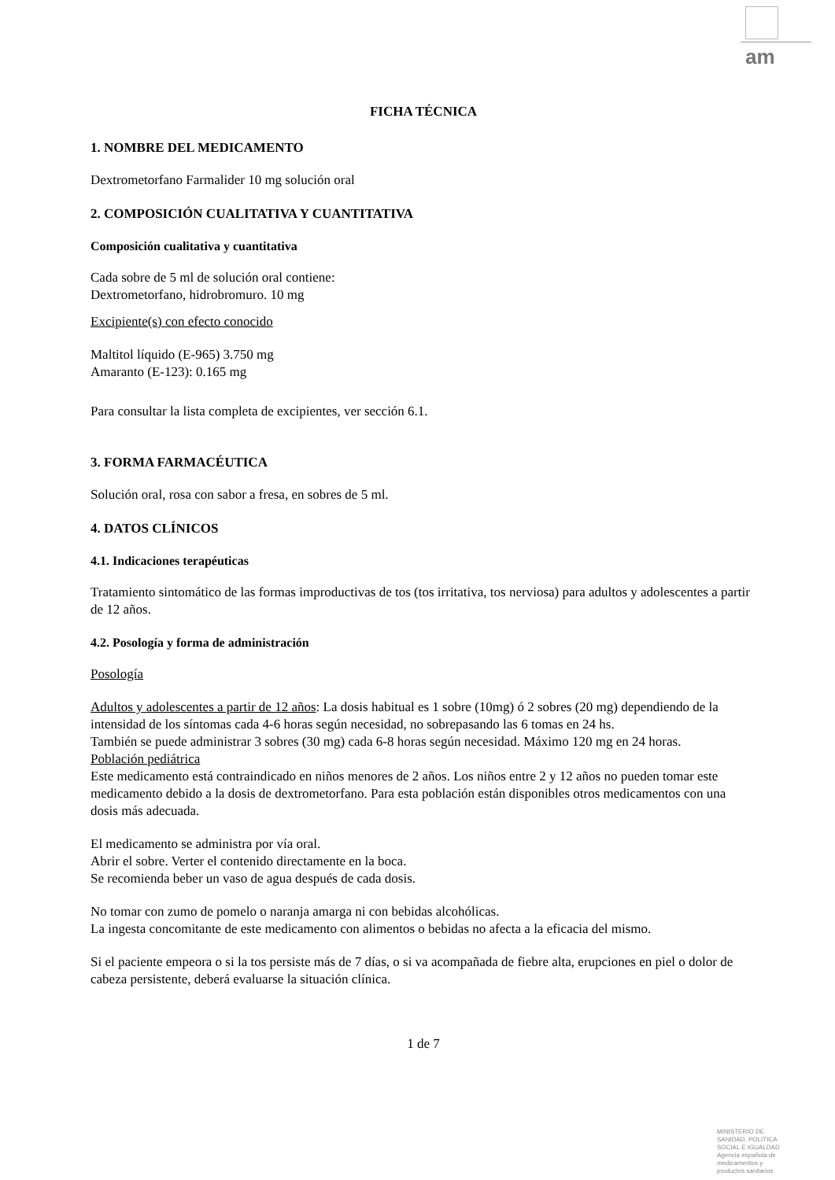am
FICHA TÉCNICA
1. NOMBRE DEL MEDICAMENTO
Dextrometorfano Farmalider 10 mg solución oral
2. COMPOSICIÓN CUALITATIVA Y CUANTITATIVA
Composición cualitativa y cuantitativa
Cada sobre de 5 ml de solución oral contiene:
Dextrometorfano, hidrobromuro. 10 mg
Excipiente(s) con efecto conocido
Maltitol líquido (E-965) 3.750 mg
Amaranto (E-123): 0.165 mg
Para consultar la lista completa de excipientes, ver sección 6.1.
3. FORMA FARMACÉUTICA
Solución oral, rosa con sabor a fresa, en sobres de 5 ml.
4. DATOS CLÍNICOS
4.1. Indicaciones terapéuticas
Tratamiento sintomático de las formas improductivas de tos (tos irritativa, tos nerviosa) para adultos y adolescentes a partir de 12 años.
4.2. Posología y forma de administración
Posología
Adultos y adolescentes a partir de 12 años: La dosis habitual es 1 sobre (10mg) ó 2 sobres (20 mg) dependiendo de la intensidad de los síntomas cada 4-6 horas según necesidad, no sobrepasando las 6 tomas en 24 hs.
También se puede administrar 3 sobres (30 mg) cada 6-8 horas según necesidad. Máximo 120 mg en 24 horas.
Población pediátrica
Este medicamento está contraindicado en niños menores de 2 años. Los niños entre 2 y 12 años no pueden tomar este medicamento debido a la dosis de dextrometorfano. Para esta población están disponibles otros medicamentos con una dosis más adecuada.
El medicamento se administra por vía oral.
Abrir el sobre. Verter el contenido directamente en la boca.
Se recomienda beber un vaso de agua después de cada dosis.
No tomar con zumo de pomelo o naranja amarga ni con bebidas alcohólicas.
La ingesta concomitante de este medicamento con alimentos o bebidas no afecta a la eficacia del mismo.
Si el paciente empeora o si la tos persiste más de 7 días, o si va acompañada de fiebre alta, erupciones en piel o dolor de cabeza persistente, deberá evaluarse la situación clínica.
1 de 7
MINISTERIO DE
SANIDAD, POLITICA
SOCIAL E IGUALDAD
Agencia española de
medicamentos y
productos sanitarios